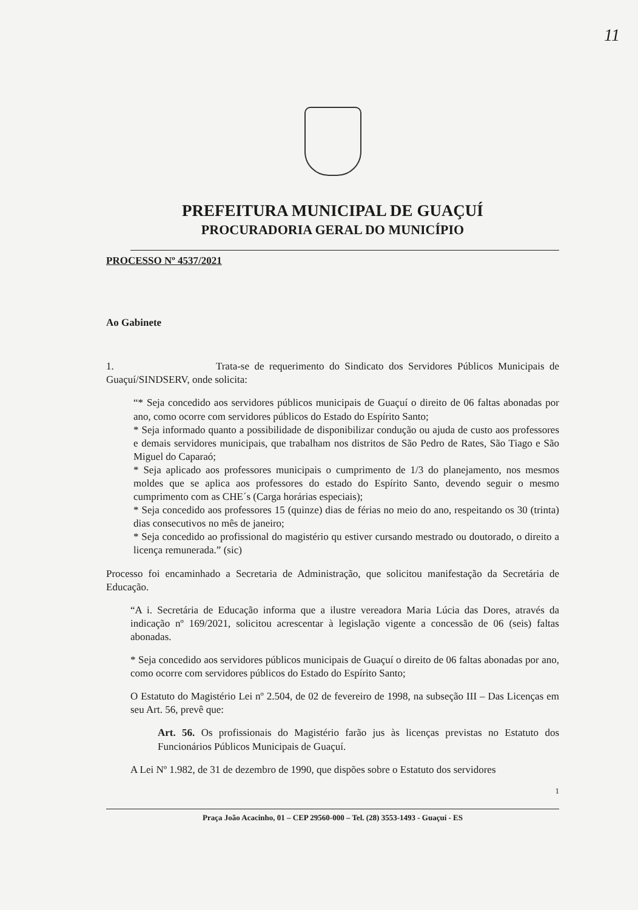11
PREFEITURA MUNICIPAL DE GUAÇUÍ
PROCURADORIA GERAL DO MUNICÍPIO
PROCESSO Nº 4537/2021
Ao Gabinete
1. Trata-se de requerimento do Sindicato dos Servidores Públicos Municipais de Guaçuí/SINDSERV, onde solicita:
“* Seja concedido aos servidores públicos municipais de Guaçuí o direito de 06 faltas abonadas por ano, como ocorre com servidores públicos do Estado do Espírito Santo;
* Seja informado quanto a possibilidade de disponibilizar condução ou ajuda de custo aos professores e demais servidores municipais, que trabalham nos distritos de São Pedro de Rates, São Tiago e São Miguel do Caparaó;
* Seja aplicado aos professores municipais o cumprimento de 1/3 do planejamento, nos mesmos moldes que se aplica aos professores do estado do Espírito Santo, devendo seguir o mesmo cumprimento com as CHE´s (Carga horárias especiais);
* Seja concedido aos professores 15 (quinze) dias de férias no meio do ano, respeitando os 30 (trinta) dias consecutivos no mês de janeiro;
* Seja concedido ao profissional do magistério qu estiver cursando mestrado ou doutorado, o direito a licença remunerada.” (sic)
Processo foi encaminhado a Secretaria de Administração, que solicitou manifestação da Secretária de Educação.
“A i. Secretária de Educação informa que a ilustre vereadora Maria Lúcia das Dores, através da indicação nº 169/2021, solicitou acrescentar à legislação vigente a concessão de 06 (seis) faltas abonadas.
* Seja concedido aos servidores públicos municipais de Guaçuí o direito de 06 faltas abonadas por ano, como ocorre com servidores públicos do Estado do Espírito Santo;
O Estatuto do Magistério Lei nº 2.504, de 02 de fevereiro de 1998, na subseção III – Das Licenças em seu Art. 56, prevê que:
Art. 56. Os profissionais do Magistério farão jus às licenças previstas no Estatuto dos Funcionários Públicos Municipais de Guaçuí.
A Lei Nº 1.982, de 31 de dezembro de 1990, que dispões sobre o Estatuto dos servidores
1
Praça João Acacinho, 01 – CEP 29560-000 – Tel. (28) 3553-1493 - Guaçuí - ES